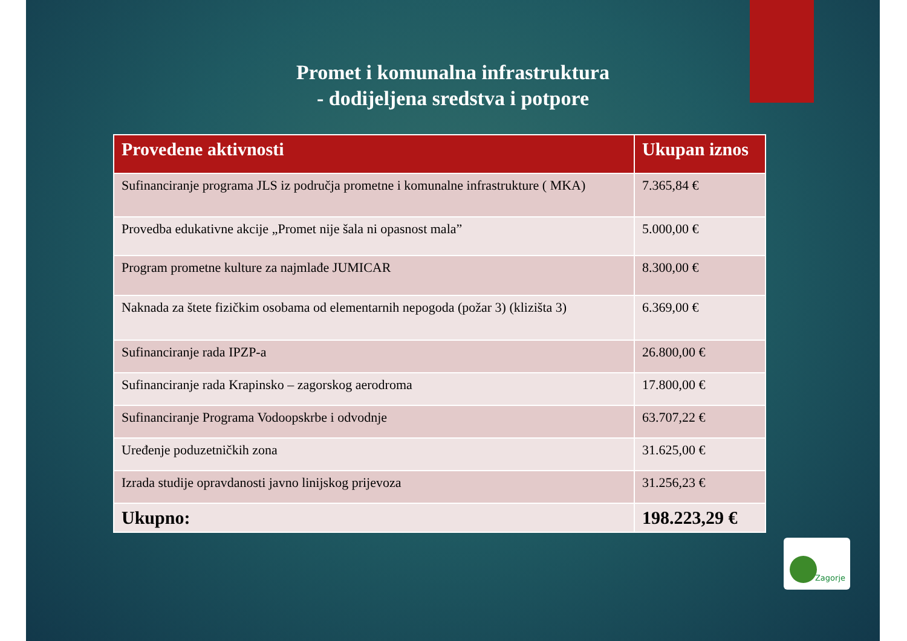Promet i komunalna infrastruktura
- dodijeljena sredstva i potpore
| Provedene aktivnosti | Ukupan iznos |
| --- | --- |
| Sufinanciranje programa JLS iz područja prometne i komunalne infrastrukture ( MKA) | 7.365,84 € |
| Provedba edukativne akcije „Promet nije šala ni opasnost mala” | 5.000,00 € |
| Program prometne kulture za najmlađe JUMICAR | 8.300,00 € |
| Naknada za štete fizičkim osobama od elementarnih nepogoda (požar 3) (klizišta 3) | 6.369,00 € |
| Sufinanciranje rada IPZP-a | 26.800,00 € |
| Sufinanciranje rada Krapinsko – zagorskog aerodroma | 17.800,00 € |
| Sufinanciranje Programa Vodoopskrbe i odvodnje | 63.707,22 € |
| Uređenje poduzetničkih zona | 31.625,00 € |
| Izrada studije opravdanosti javno linijskog prijevoza | 31.256,23 € |
| Ukupno: | 198.223,29 € |
Zagorje